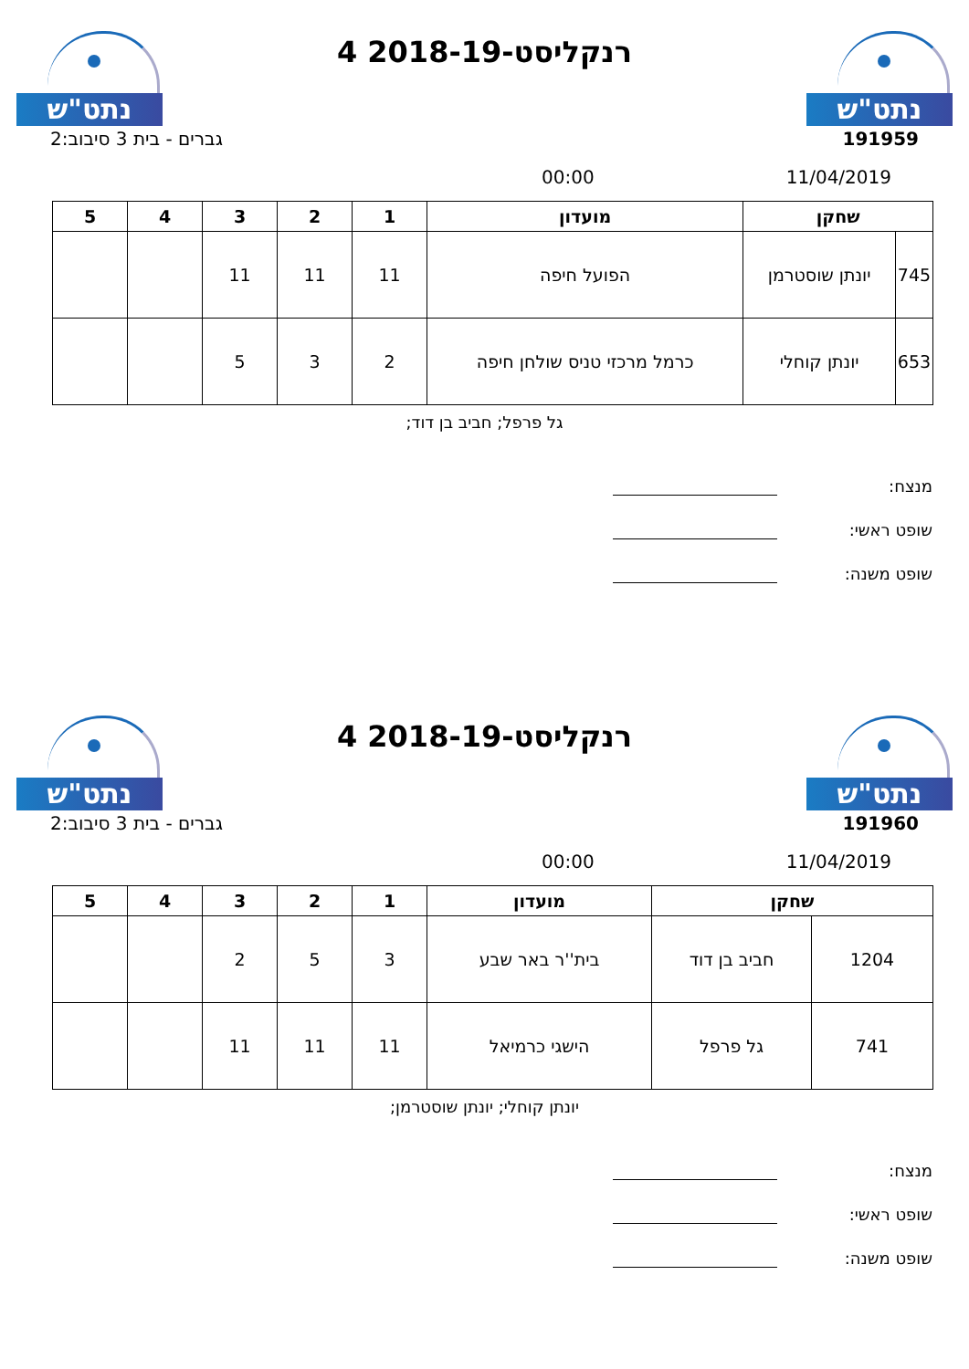נתט"ש
רנקליסט-2018-19 4
נתט"ש
גברים - בית 3 סיבוב:2 191959
00:00 11/04/2019
| שחקן | | מועדון | 1 | 2 | 3 | 4 | 5 |
| --- | --- | --- | --- | --- | --- | --- | --- |
| 745 | יונתן שוסטרמן | הפועל חיפה | 11 | 11 | 11 | | |
| 653 | יונתן קוחלי | כרמל מרכזי טניס שולחן חיפה | 2 | 3 | 5 | | |
גל פרפל; חביב בן דוד;
מנצח:
שופט ראשי:
שופט משנה:
נתט"ש
רנקליסט-2018-19 4
נתט"ש
גברים - בית 3 סיבוב:2 191960
00:00 11/04/2019
| שחקן | | מועדון | 1 | 2 | 3 | 4 | 5 |
| --- | --- | --- | --- | --- | --- | --- | --- |
| 1204 | חביב בן דוד | בית''ר באר שבע | 3 | 5 | 2 | | |
| 741 | גל פרפל | הישגי כרמיאל | 11 | 11 | 11 | | |
יונתן קוחלי; יונתן שוסטרמן;
מנצח:
שופט ראשי:
שופט משנה: